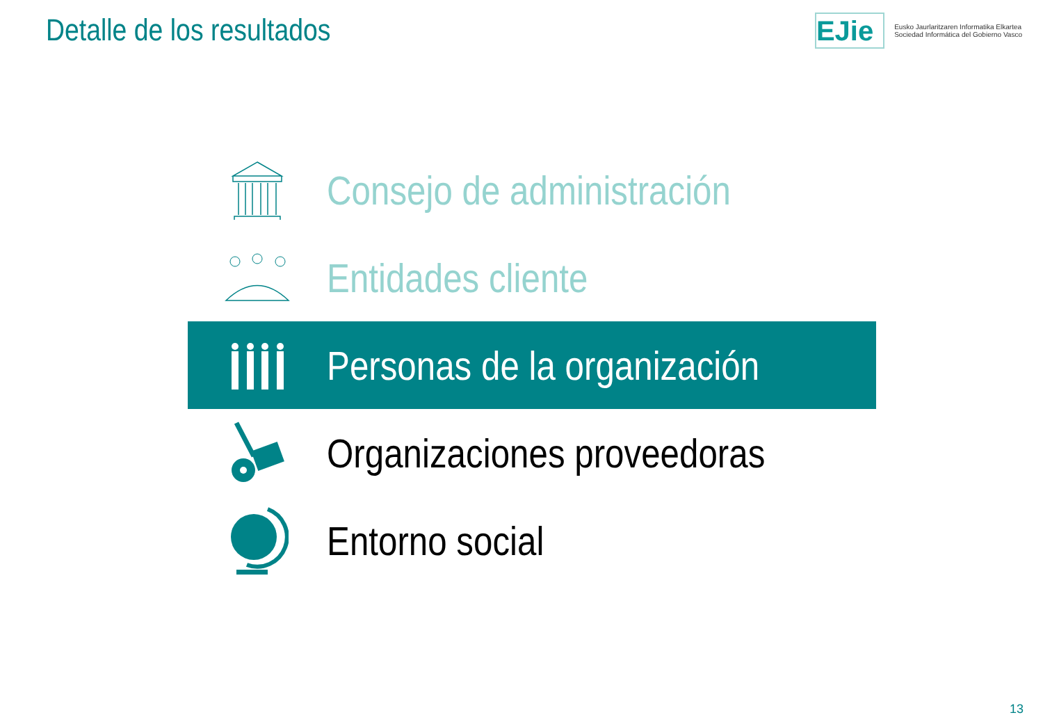Detalle de los resultados
EJie
Eusko Jaurlaritzaren Informatika Elkartea
Sociedad Informática del Gobierno Vasco
Consejo de administración
Entidades cliente
Personas de la organización
Organizaciones proveedoras
Entorno social
13